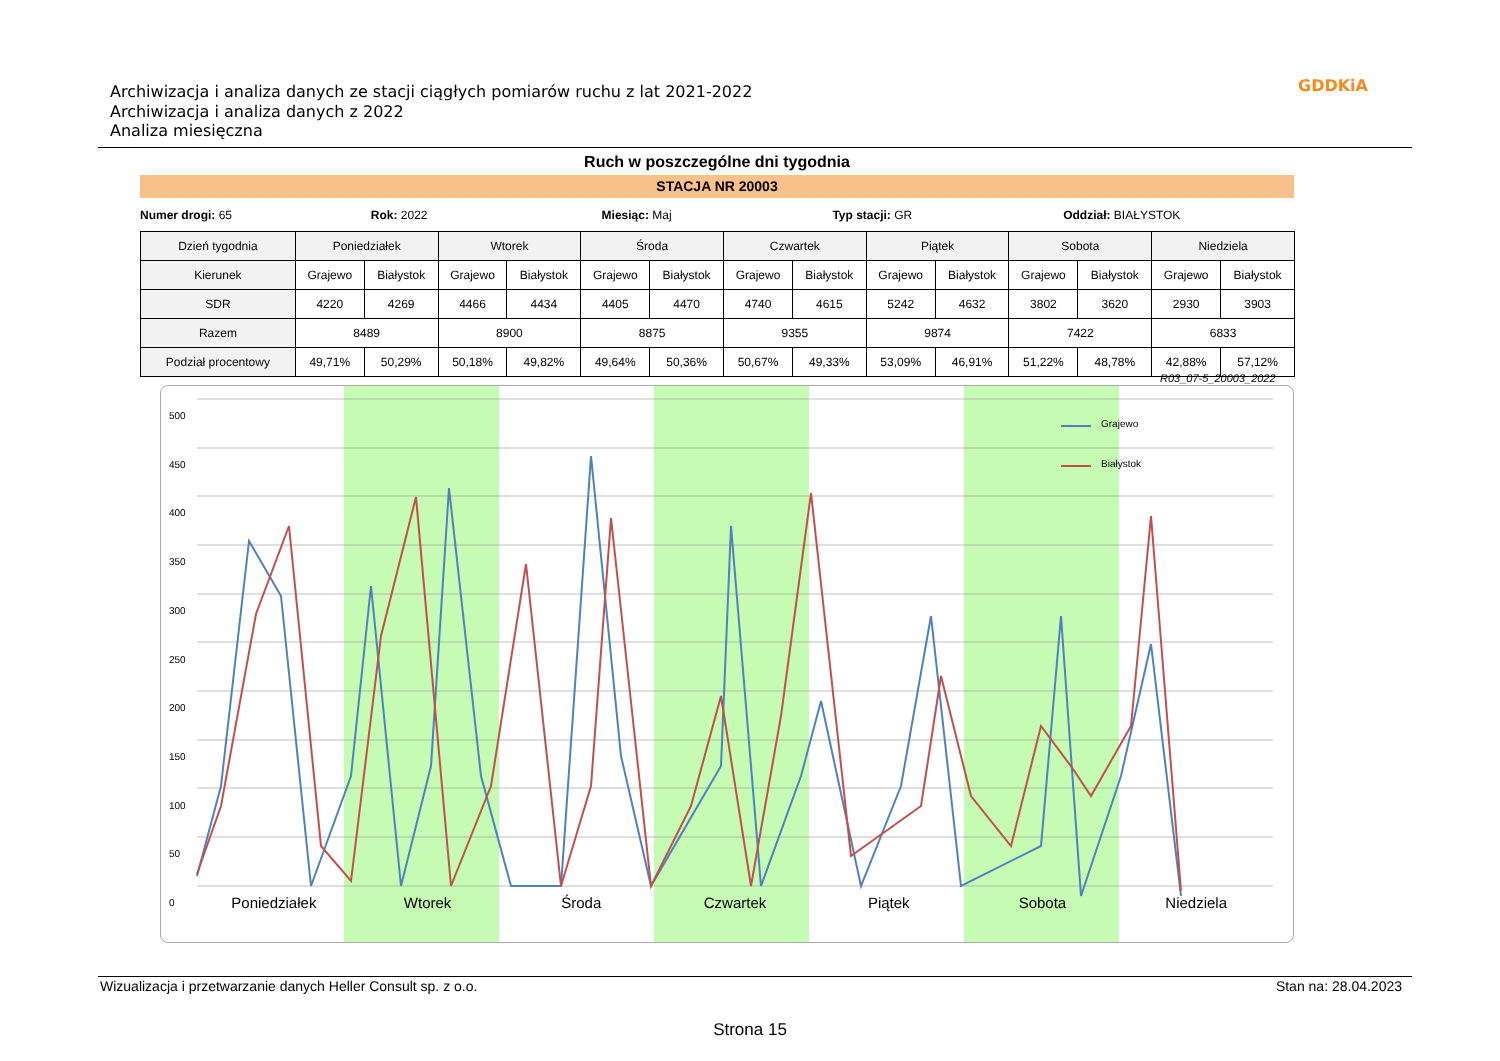Archiwizacja i analiza danych ze stacji ciągłych pomiarów ruchu z lat 2021-2022
Archiwizacja i analiza danych z 2022
Analiza miesięczna
GDDKiA
Ruch w poszczególne dni tygodnia
STACJA NR 20003
Numer drogi: 65 Rok: 2022 Miesiąc: Maj Typ stacji: GR Oddział: BIAŁYSTOK
| Dzień tygodnia | Poniedziałek | | Wtorek | | Środa | | Czwartek | | Piątek | | Sobota | | Niedziela | |
| --- | --- | --- | --- | --- | --- | --- | --- | --- | --- | --- | --- | --- | --- | --- |
| Kierunek | Grajewo | Białystok | Grajewo | Białystok | Grajewo | Białystok | Grajewo | Białystok | Grajewo | Białystok | Grajewo | Białystok | Grajewo | Białystok |
| SDR | 4220 | 4269 | 4466 | 4434 | 4405 | 4470 | 4740 | 4615 | 5242 | 4632 | 3802 | 3620 | 2930 | 3903 |
| Razem | 8489 | | 8900 | | 8875 | | 9355 | | 9874 | | 7422 | | 6833 | |
| Podział procentowy | 49,71% | 50,29% | 50,18% | 49,82% | 49,64% | 50,36% | 50,67% | 49,33% | 53,09% | 46,91% | 51,22% | 48,78% | 42,88% | 57,12% |
R03_07-5_20003_2022
500
450
400
350
300
250
200
150
100
50
0
Grajewo
Białystok
Poniedziałek Wtorek Środa Czwartek Piątek Sobota Niedziela
Wizualizacja i przetwarzanie danych Heller Consult sp. z o.o. Stan na: 28.04.2023
Strona 15